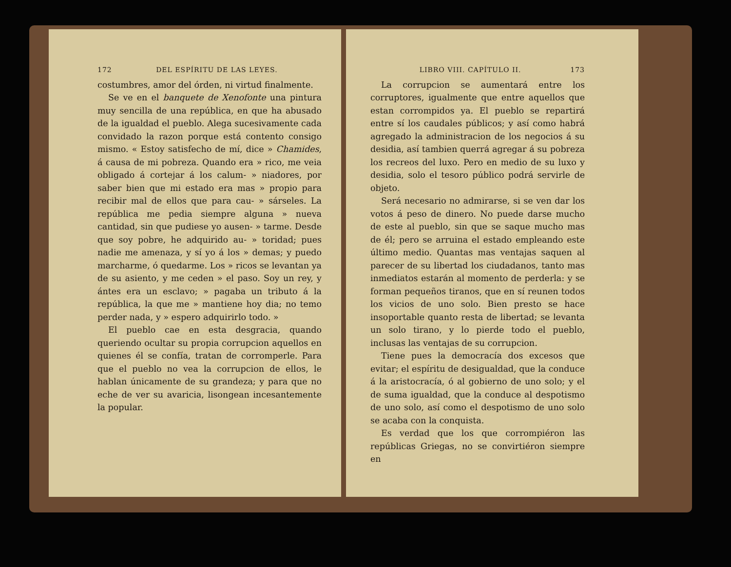172 DEL ESPÍRITU DE LAS LEYES.
costumbres, amor del órden, ni virtud finalmente.
Se ve en el banquete de Xenofonte una pintura muy sencilla de una república, en que ha abusado de la igualdad el pueblo. Alega sucesivamente cada convidado la razon porque está contento consigo mismo. « Estoy satisfecho de mí, dice » Chamides, á causa de mi pobreza. Quando era » rico, me veia obligado á cortejar á los calum- » niadores, por saber bien que mi estado era mas » propio para recibir mal de ellos que para cau- » sárseles. La república me pedia siempre alguna » nueva cantidad, sin que pudiese yo ausen- » tarme. Desde que soy pobre, he adquirido au- » toridad; pues nadie me amenaza, y sí yo á los » demas; y puedo marcharme, ó quedarme. Los » ricos se levantan ya de su asiento, y me ceden » el paso. Soy un rey, y ántes era un esclavo; » pagaba un tributo á la república, la que me » mantiene hoy dia; no temo perder nada, y » espero adquirirlo todo. »
El pueblo cae en esta desgracia, quando queriendo ocultar su propia corrupcion aquellos en quienes él se confía, tratan de corromperle. Para que el pueblo no vea la corrupcion de ellos, le hablan únicamente de su grandeza; y para que no eche de ver su avaricia, lisongean incesantemente la popular.
LIBRO VIII. CAPÍTULO II. 173
La corrupcion se aumentará entre los corruptores, igualmente que entre aquellos que estan corrompidos ya. El pueblo se repartirá entre sí los caudales públicos; y así como habrá agregado la administracion de los negocios á su desidia, así tambien querrá agregar á su pobreza los recreos del luxo. Pero en medio de su luxo y desidia, solo el tesoro público podrá servirle de objeto.
Será necesario no admirarse, si se ven dar los votos á peso de dinero. No puede darse mucho de este al pueblo, sin que se saque mucho mas de él; pero se arruina el estado empleando este último medio. Quantas mas ventajas saquen al parecer de su libertad los ciudadanos, tanto mas inmediatos estarán al momento de perderla: y se forman pequeños tiranos, que en sí reunen todos los vicios de uno solo. Bien presto se hace insoportable quanto resta de libertad; se levanta un solo tirano, y lo pierde todo el pueblo, inclusas las ventajas de su corrupcion.
Tiene pues la democracía dos excesos que evitar; el espíritu de desigualdad, que la conduce á la aristocracía, ó al gobierno de uno solo; y el de suma igualdad, que la conduce al despotismo de uno solo, así como el despotismo de uno solo se acaba con la conquista.
Es verdad que los que corrompiéron las repúblicas Griegas, no se convirtiéron siempre en